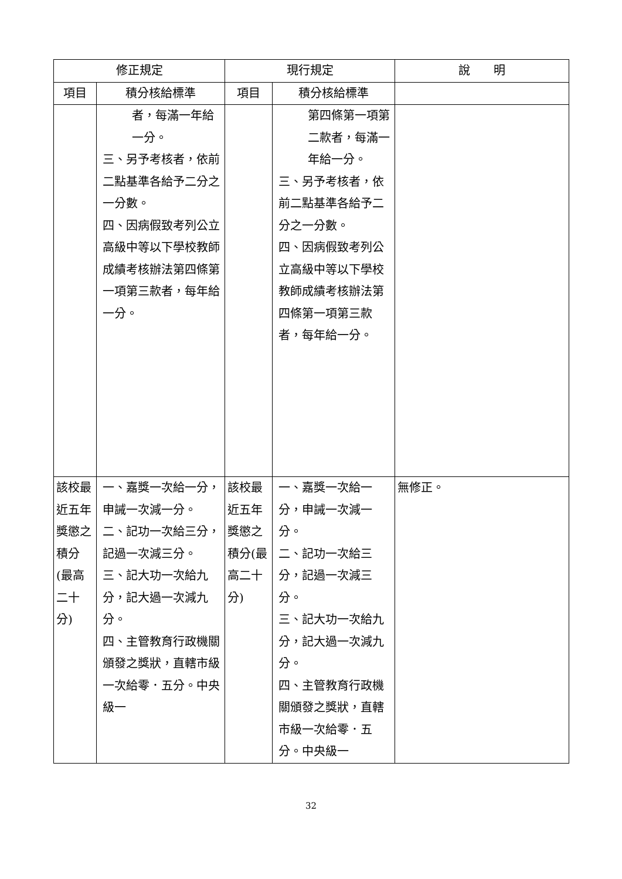| 修正規定 | | 現行規定 | | 說 明 |
| --- | --- | --- | --- | --- |
| 項目 | 積分核給標準 | 項目 | 積分核給標準 | |
| | 者，每滿一年給一分。 三、另予考核者，依前二點基準各給予二分之一分數。 四、因病假致考列公立高級中等以下學校教師成績考核辦法第四條第一項第三款者，每年給一分。 | | 第四條第一項第二款者，每滿一年給一分。 三、另予考核者，依前二點基準各給予二分之一分數。 四、因病假致考列公立高級中等以下學校教師成績考核辦法第四條第一項第三款者，每年給一分。 | |
| 該校最近五年獎懲之積分(最高二十分) | 一、嘉獎一次給一分，申誡一次減一分。 二、記功一次給三分，記過一次減三分。 三、記大功一次給九分，記大過一次減九分。 四、主管教育行政機關頒發之獎狀，直轄市級一次給零．五分。中央級一 | 該校最近五年獎懲之積分(最高二十分) | 一、嘉獎一次給一分，申誡一次減一分。 二、記功一次給三分，記過一次減三分。 三、記大功一次給九分，記大過一次減九分。 四、主管教育行政機關頒發之獎狀，直轄市級一次給零．五分。中央級一 | 無修正。 |
32